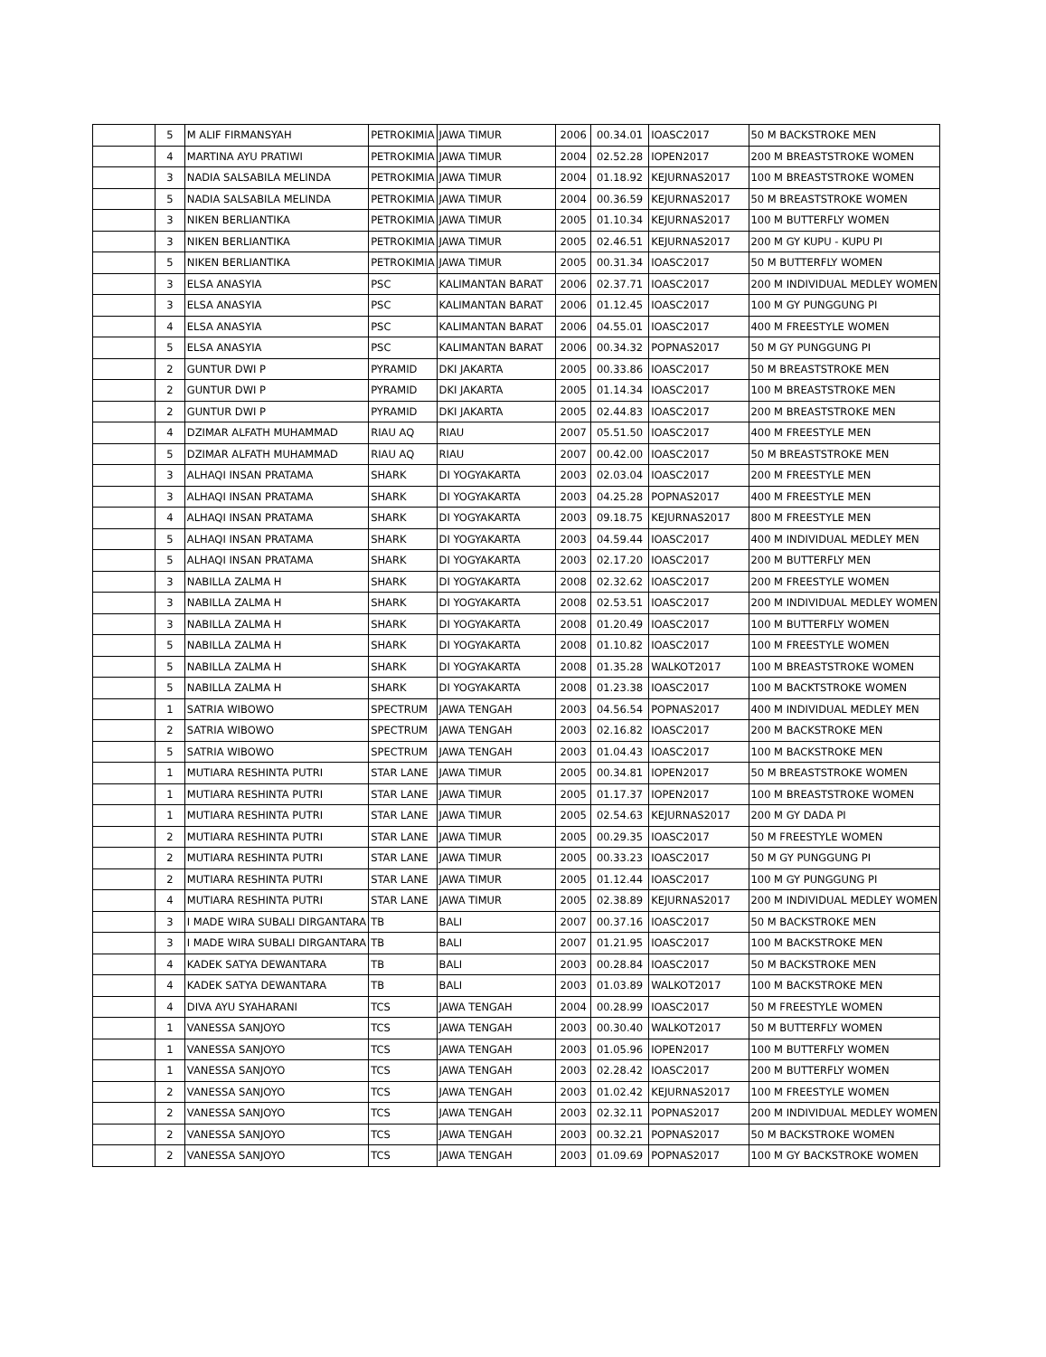| | 5 | M ALIF FIRMANSYAH | PETROKIMIA | JAWA TIMUR | 2006 | 00.34.01 | IOASC2017 | 50 M BACKSTROKE MEN |
| | 4 | MARTINA AYU PRATIWI | PETROKIMIA | JAWA TIMUR | 2004 | 02.52.28 | IOPEN2017 | 200 M BREASTSTROKE WOMEN |
| | 3 | NADIA SALSABILA MELINDA | PETROKIMIA | JAWA TIMUR | 2004 | 01.18.92 | KEJURNAS2017 | 100 M BREASTSTROKE WOMEN |
| | 5 | NADIA SALSABILA MELINDA | PETROKIMIA | JAWA TIMUR | 2004 | 00.36.59 | KEJURNAS2017 | 50 M BREASTSTROKE WOMEN |
| | 3 | NIKEN BERLIANTIKA | PETROKIMIA | JAWA TIMUR | 2005 | 01.10.34 | KEJURNAS2017 | 100 M BUTTERFLY WOMEN |
| | 3 | NIKEN BERLIANTIKA | PETROKIMIA | JAWA TIMUR | 2005 | 02.46.51 | KEJURNAS2017 | 200 M GY KUPU - KUPU PI |
| | 5 | NIKEN BERLIANTIKA | PETROKIMIA | JAWA TIMUR | 2005 | 00.31.34 | IOASC2017 | 50 M BUTTERFLY WOMEN |
| | 3 | ELSA ANASYIA | PSC | KALIMANTAN BARAT | 2006 | 02.37.71 | IOASC2017 | 200 M INDIVIDUAL MEDLEY WOMEN |
| | 3 | ELSA ANASYIA | PSC | KALIMANTAN BARAT | 2006 | 01.12.45 | IOASC2017 | 100 M GY PUNGGUNG PI |
| | 4 | ELSA ANASYIA | PSC | KALIMANTAN BARAT | 2006 | 04.55.01 | IOASC2017 | 400 M FREESTYLE WOMEN |
| | 5 | ELSA ANASYIA | PSC | KALIMANTAN BARAT | 2006 | 00.34.32 | POPNAS2017 | 50 M GY PUNGGUNG PI |
| | 2 | GUNTUR DWI P | PYRAMID | DKI JAKARTA | 2005 | 00.33.86 | IOASC2017 | 50 M BREASTSTROKE MEN |
| | 2 | GUNTUR DWI P | PYRAMID | DKI JAKARTA | 2005 | 01.14.34 | IOASC2017 | 100 M BREASTSTROKE MEN |
| | 2 | GUNTUR DWI P | PYRAMID | DKI JAKARTA | 2005 | 02.44.83 | IOASC2017 | 200 M BREASTSTROKE MEN |
| | 4 | DZIMAR ALFATH MUHAMMAD | RIAU AQ | RIAU | 2007 | 05.51.50 | IOASC2017 | 400 M FREESTYLE MEN |
| | 5 | DZIMAR ALFATH MUHAMMAD | RIAU AQ | RIAU | 2007 | 00.42.00 | IOASC2017 | 50 M BREASTSTROKE MEN |
| | 3 | ALHAQI INSAN PRATAMA | SHARK | DI YOGYAKARTA | 2003 | 02.03.04 | IOASC2017 | 200 M FREESTYLE MEN |
| | 3 | ALHAQI INSAN PRATAMA | SHARK | DI YOGYAKARTA | 2003 | 04.25.28 | POPNAS2017 | 400 M FREESTYLE MEN |
| | 4 | ALHAQI INSAN PRATAMA | SHARK | DI YOGYAKARTA | 2003 | 09.18.75 | KEJURNAS2017 | 800 M FREESTYLE MEN |
| | 5 | ALHAQI INSAN PRATAMA | SHARK | DI YOGYAKARTA | 2003 | 04.59.44 | IOASC2017 | 400 M INDIVIDUAL MEDLEY MEN |
| | 5 | ALHAQI INSAN PRATAMA | SHARK | DI YOGYAKARTA | 2003 | 02.17.20 | IOASC2017 | 200 M BUTTERFLY MEN |
| | 3 | NABILLA ZALMA H | SHARK | DI YOGYAKARTA | 2008 | 02.32.62 | IOASC2017 | 200 M FREESTYLE WOMEN |
| | 3 | NABILLA ZALMA H | SHARK | DI YOGYAKARTA | 2008 | 02.53.51 | IOASC2017 | 200 M INDIVIDUAL MEDLEY WOMEN |
| | 3 | NABILLA ZALMA H | SHARK | DI YOGYAKARTA | 2008 | 01.20.49 | IOASC2017 | 100 M BUTTERFLY WOMEN |
| | 5 | NABILLA ZALMA H | SHARK | DI YOGYAKARTA | 2008 | 01.10.82 | IOASC2017 | 100 M FREESTYLE WOMEN |
| | 5 | NABILLA ZALMA H | SHARK | DI YOGYAKARTA | 2008 | 01.35.28 | WALKOT2017 | 100 M BREASTSTROKE WOMEN |
| | 5 | NABILLA ZALMA H | SHARK | DI YOGYAKARTA | 2008 | 01.23.38 | IOASC2017 | 100 M BACKTSTROKE WOMEN |
| | 1 | SATRIA WIBOWO | SPECTRUM | JAWA TENGAH | 2003 | 04.56.54 | POPNAS2017 | 400 M INDIVIDUAL MEDLEY MEN |
| | 2 | SATRIA WIBOWO | SPECTRUM | JAWA TENGAH | 2003 | 02.16.82 | IOASC2017 | 200 M BACKSTROKE MEN |
| | 5 | SATRIA WIBOWO | SPECTRUM | JAWA TENGAH | 2003 | 01.04.43 | IOASC2017 | 100 M BACKSTROKE MEN |
| | 1 | MUTIARA RESHINTA PUTRI | STAR LANE | JAWA TIMUR | 2005 | 00.34.81 | IOPEN2017 | 50 M BREASTSTROKE WOMEN |
| | 1 | MUTIARA RESHINTA PUTRI | STAR LANE | JAWA TIMUR | 2005 | 01.17.37 | IOPEN2017 | 100 M BREASTSTROKE WOMEN |
| | 1 | MUTIARA RESHINTA PUTRI | STAR LANE | JAWA TIMUR | 2005 | 02.54.63 | KEJURNAS2017 | 200 M GY DADA PI |
| | 2 | MUTIARA RESHINTA PUTRI | STAR LANE | JAWA TIMUR | 2005 | 00.29.35 | IOASC2017 | 50 M FREESTYLE WOMEN |
| | 2 | MUTIARA RESHINTA PUTRI | STAR LANE | JAWA TIMUR | 2005 | 00.33.23 | IOASC2017 | 50 M GY PUNGGUNG PI |
| | 2 | MUTIARA RESHINTA PUTRI | STAR LANE | JAWA TIMUR | 2005 | 01.12.44 | IOASC2017 | 100 M GY PUNGGUNG PI |
| | 4 | MUTIARA RESHINTA PUTRI | STAR LANE | JAWA TIMUR | 2005 | 02.38.89 | KEJURNAS2017 | 200 M INDIVIDUAL MEDLEY WOMEN |
| | 3 | I MADE WIRA SUBALI DIRGANTARA | TB | BALI | 2007 | 00.37.16 | IOASC2017 | 50 M BACKSTROKE MEN |
| | 3 | I MADE WIRA SUBALI DIRGANTARA | TB | BALI | 2007 | 01.21.95 | IOASC2017 | 100 M BACKSTROKE MEN |
| | 4 | KADEK SATYA DEWANTARA | TB | BALI | 2003 | 00.28.84 | IOASC2017 | 50 M BACKSTROKE MEN |
| | 4 | KADEK SATYA DEWANTARA | TB | BALI | 2003 | 01.03.89 | WALKOT2017 | 100 M BACKSTROKE MEN |
| | 4 | DIVA AYU SYAHARANI | TCS | JAWA TENGAH | 2004 | 00.28.99 | IOASC2017 | 50 M FREESTYLE WOMEN |
| | 1 | VANESSA SANJOYO | TCS | JAWA TENGAH | 2003 | 00.30.40 | WALKOT2017 | 50 M BUTTERFLY WOMEN |
| | 1 | VANESSA SANJOYO | TCS | JAWA TENGAH | 2003 | 01.05.96 | IOPEN2017 | 100 M BUTTERFLY WOMEN |
| | 1 | VANESSA SANJOYO | TCS | JAWA TENGAH | 2003 | 02.28.42 | IOASC2017 | 200 M BUTTERFLY WOMEN |
| | 2 | VANESSA SANJOYO | TCS | JAWA TENGAH | 2003 | 01.02.42 | KEJURNAS2017 | 100 M FREESTYLE WOMEN |
| | 2 | VANESSA SANJOYO | TCS | JAWA TENGAH | 2003 | 02.32.11 | POPNAS2017 | 200 M INDIVIDUAL MEDLEY WOMEN |
| | 2 | VANESSA SANJOYO | TCS | JAWA TENGAH | 2003 | 00.32.21 | POPNAS2017 | 50 M BACKSTROKE WOMEN |
| | 2 | VANESSA SANJOYO | TCS | JAWA TENGAH | 2003 | 01.09.69 | POPNAS2017 | 100 M GY BACKSTROKE WOMEN |